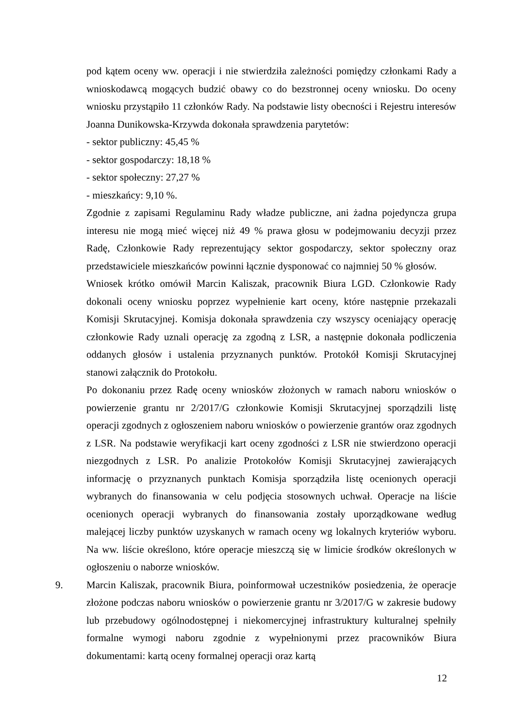pod kątem oceny ww. operacji i nie stwierdziła zależności pomiędzy członkami Rady a wnioskodawcą mogących budzić obawy co do bezstronnej oceny wniosku. Do oceny wniosku przystąpiło 11 członków Rady. Na podstawie listy obecności i Rejestru interesów Joanna Dunikowska-Krzywda dokonała sprawdzenia parytetów:
- sektor publiczny: 45,45 %
- sektor gospodarczy: 18,18 %
- sektor społeczny: 27,27 %
- mieszkańcy: 9,10 %.
Zgodnie z zapisami Regulaminu Rady władze publiczne, ani żadna pojedyncza grupa interesu nie mogą mieć więcej niż 49 % prawa głosu w podejmowaniu decyzji przez Radę, Członkowie Rady reprezentujący sektor gospodarczy, sektor społeczny oraz przedstawiciele mieszkańców powinni łącznie dysponować co najmniej 50 % głosów.
Wniosek krótko omówił Marcin Kaliszak, pracownik Biura LGD. Członkowie Rady dokonali oceny wniosku poprzez wypełnienie kart oceny, które następnie przekazali Komisji Skrutacyjnej. Komisja dokonała sprawdzenia czy wszyscy oceniający operację członkowie Rady uznali operację za zgodną z LSR, a następnie dokonała podliczenia oddanych głosów i ustalenia przyznanych punktów. Protokół Komisji Skrutacyjnej stanowi załącznik do Protokołu.
Po dokonaniu przez Radę oceny wniosków złożonych w ramach naboru wniosków o powierzenie grantu nr 2/2017/G członkowie Komisji Skrutacyjnej sporządzili listę operacji zgodnych z ogłoszeniem naboru wniosków o powierzenie grantów oraz zgodnych z LSR. Na podstawie weryfikacji kart oceny zgodności z LSR nie stwierdzono operacji niezgodnych z LSR. Po analizie Protokołów Komisji Skrutacyjnej zawierających informację o przyznanych punktach Komisja sporządziła listę ocenionych operacji wybranych do finansowania w celu podjęcia stosownych uchwał. Operacje na liście ocenionych operacji wybranych do finansowania zostały uporządkowane według malejącej liczby punktów uzyskanych w ramach oceny wg lokalnych kryteriów wyboru. Na ww. liście określono, które operacje mieszczą się w limicie środków określonych w ogłoszeniu o naborze wniosków.
9. Marcin Kaliszak, pracownik Biura, poinformował uczestników posiedzenia, że operacje złożone podczas naboru wniosków o powierzenie grantu nr 3/2017/G w zakresie budowy lub przebudowy ogólnodostępnej i niekomercyjnej infrastruktury kulturalnej spełniły formalne wymogi naboru zgodnie z wypełnionymi przez pracowników Biura dokumentami: kartą oceny formalnej operacji oraz kartą
12